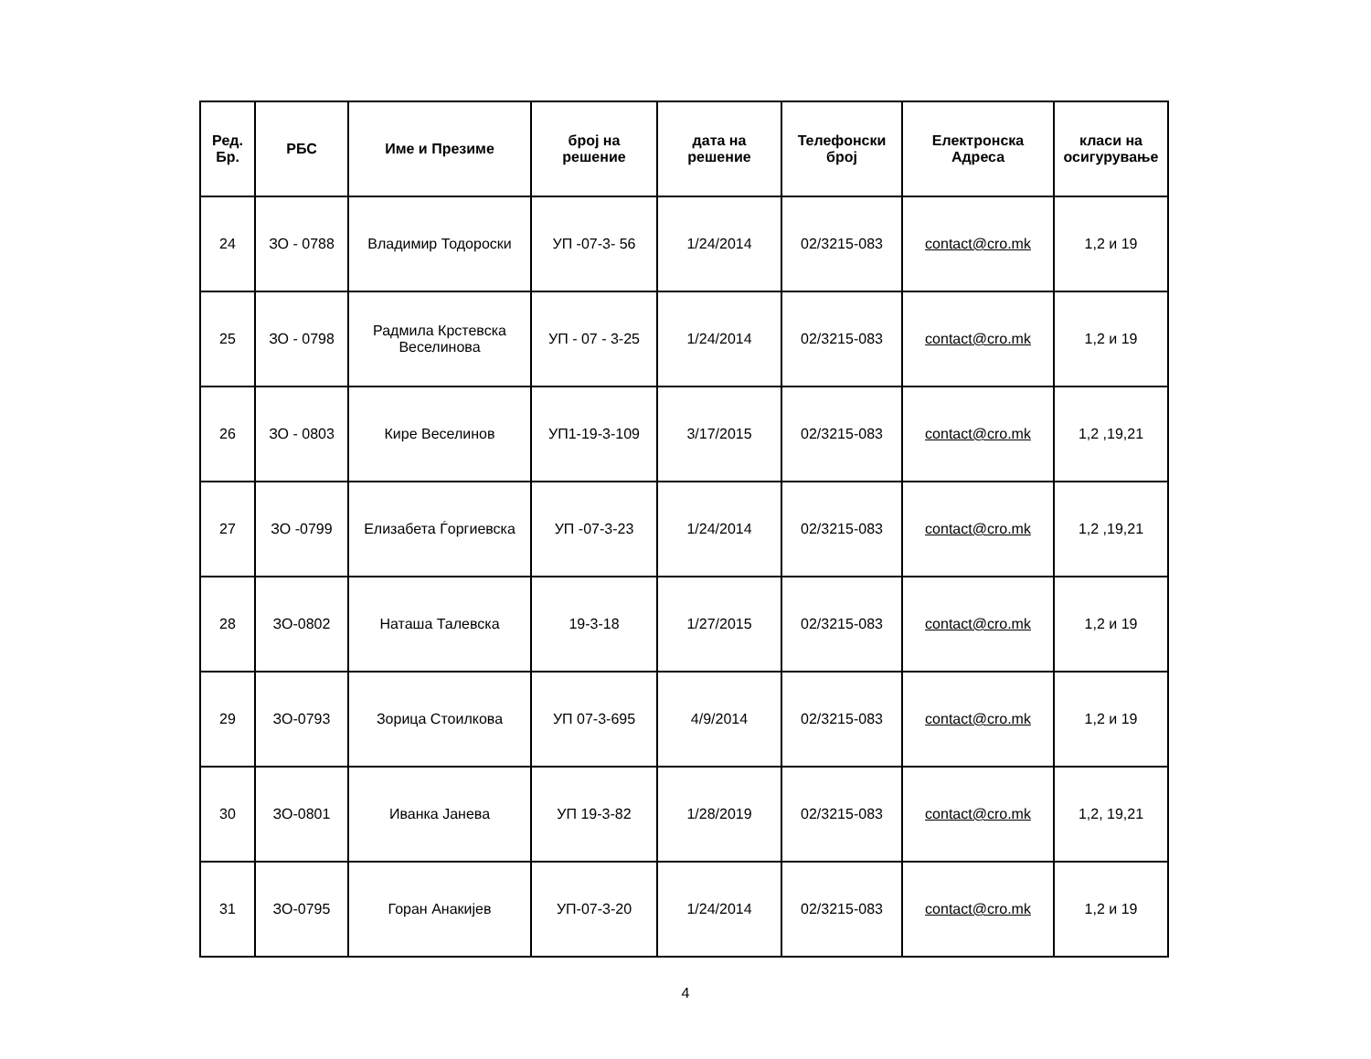| Ред. Бр. | РБС | Име и Презиме | број на решение | дата на решение | Телефонски број | Електронска Адреса | класи на осигурување |
| --- | --- | --- | --- | --- | --- | --- | --- |
| 24 | ЗО - 0788 | Владимир Тодороски | УП -07-3- 56 | 1/24/2014 | 02/3215-083 | contact@cro.mk | 1,2 и 19 |
| 25 | ЗО - 0798 | Радмила Крстевска Веселинова | УП - 07 - 3-25 | 1/24/2014 | 02/3215-083 | contact@cro.mk | 1,2 и 19 |
| 26 | ЗО - 0803 | Кире Веселинов | УП1-19-3-109 | 3/17/2015 | 02/3215-083 | contact@cro.mk | 1,2 ,19,21 |
| 27 | ЗО -0799 | Елизабета Ѓоргиевска | УП -07-3-23 | 1/24/2014 | 02/3215-083 | contact@cro.mk | 1,2 ,19,21 |
| 28 | ЗО-0802 | Наташа Талевска | 19-3-18 | 1/27/2015 | 02/3215-083 | contact@cro.mk | 1,2 и 19 |
| 29 | ЗО-0793 | Зорица Стоилкова | УП 07-3-695 | 4/9/2014 | 02/3215-083 | contact@cro.mk | 1,2 и 19 |
| 30 | ЗО-0801 | Иванка Јанева | УП 19-3-82 | 1/28/2019 | 02/3215-083 | contact@cro.mk | 1,2, 19,21 |
| 31 | ЗО-0795 | Горан Анакијев | УП-07-3-20 | 1/24/2014 | 02/3215-083 | contact@cro.mk | 1,2 и 19 |
4